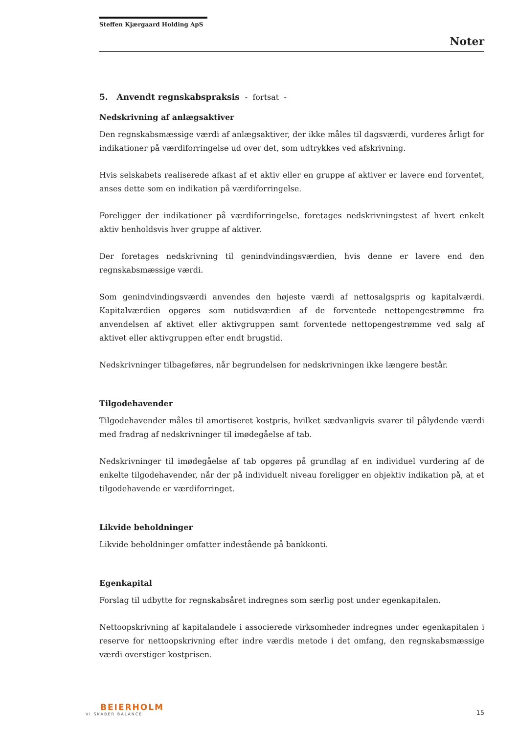Steffen Kjærgaard Holding ApS
Noter
5. Anvendt regnskabspraksis - fortsat -
Nedskrivning af anlægsaktiver
Den regnskabsmæssige værdi af anlægsaktiver, der ikke måles til dagsværdi, vurderes årligt for indikationer på værdiforringelse ud over det, som udtrykkes ved afskrivning.
Hvis selskabets realiserede afkast af et aktiv eller en gruppe af aktiver er lavere end forventet, anses dette som en indikation på værdiforringelse.
Foreligger der indikationer på værdiforringelse, foretages nedskrivningstest af hvert enkelt aktiv henholdsvis hver gruppe af aktiver.
Der foretages nedskrivning til genindvindingsværdien, hvis denne er lavere end den regnskabsmæssige værdi.
Som genindvindingsværdi anvendes den højeste værdi af nettosalgspris og kapitalværdi. Kapitalværdien opgøres som nutidsværdien af de forventede nettopengestrømme fra anvendelsen af aktivet eller aktivgruppen samt forventede nettopengestrømme ved salg af aktivet eller aktivgruppen efter endt brugstid.
Nedskrivninger tilbageføres, når begrundelsen for nedskrivningen ikke længere består.
Tilgodehavender
Tilgodehavender måles til amortiseret kostpris, hvilket sædvanligvis svarer til pålydende værdi med fradrag af nedskrivninger til imødegåelse af tab.
Nedskrivninger til imødegåelse af tab opgøres på grundlag af en individuel vurdering af de enkelte tilgodehavender, når der på individuelt niveau foreligger en objektiv indikation på, at et tilgodehavende er værdiforringet.
Likvide beholdninger
Likvide beholdninger omfatter indestående på bankkonti.
Egenkapital
Forslag til udbytte for regnskabsåret indregnes som særlig post under egenkapitalen.
Nettoopskrivning af kapitalandele i associerede virksomheder indregnes under egenkapitalen i reserve for nettoopskrivning efter indre værdis metode i det omfang, den regnskabsmæssige værdi overstiger kostprisen.
BEIERHOLM
VI SKABER BALANCE
15